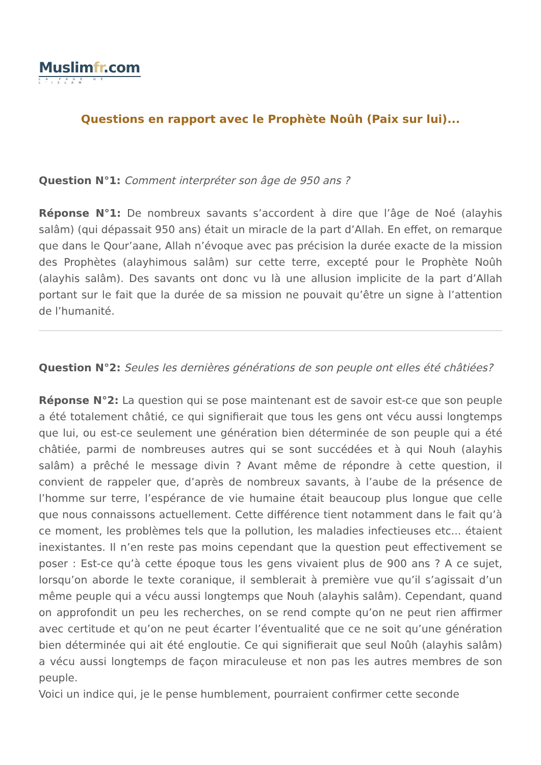Muslimfr.com
LA PAGE DE L'ISLAM
Questions en rapport avec le Prophète Noûh (Paix sur lui)...
Question N°1: Comment interpréter son âge de 950 ans ?
Réponse N°1: De nombreux savants s’accordent à dire que l’âge de Noé (alayhis salâm) (qui dépassait 950 ans) était un miracle de la part d’Allah. En effet, on remarque que dans le Qour’aane, Allah n’évoque avec pas précision la durée exacte de la mission des Prophètes (alayhimous salâm) sur cette terre, excepté pour le Prophète Noûh (alayhis salâm). Des savants ont donc vu là une allusion implicite de la part d’Allah portant sur le fait que la durée de sa mission ne pouvait qu’être un signe à l’attention de l’humanité.
Question N°2: Seules les dernières générations de son peuple ont elles été châtiées?
Réponse N°2: La question qui se pose maintenant est de savoir est-ce que son peuple a été totalement châtié, ce qui signifierait que tous les gens ont vécu aussi longtemps que lui, ou est-ce seulement une génération bien déterminée de son peuple qui a été châtiée, parmi de nombreuses autres qui se sont succédées et à qui Nouh (alayhis salâm) a prêché le message divin ? Avant même de répondre à cette question, il convient de rappeler que, d’après de nombreux savants, à l’aube de la présence de l’homme sur terre, l’espérance de vie humaine était beaucoup plus longue que celle que nous connaissons actuellement. Cette différence tient notamment dans le fait qu’à ce moment, les problèmes tels que la pollution, les maladies infectieuses etc... étaient inexistantes. Il n’en reste pas moins cependant que la question peut effectivement se poser : Est-ce qu’à cette époque tous les gens vivaient plus de 900 ans ? A ce sujet, lorsqu’on aborde le texte coranique, il semblerait à première vue qu’il s’agissait d’un même peuple qui a vécu aussi longtemps que Nouh (alayhis salâm). Cependant, quand on approfondit un peu les recherches, on se rend compte qu’on ne peut rien affirmer avec certitude et qu’on ne peut écarter l’éventualité que ce ne soit qu’une génération bien déterminée qui ait été engloutie. Ce qui signifierait que seul Noûh (alayhis salâm) a vécu aussi longtemps de façon miraculeuse et non pas les autres membres de son peuple.
Voici un indice qui, je le pense humblement, pourraient confirmer cette seconde